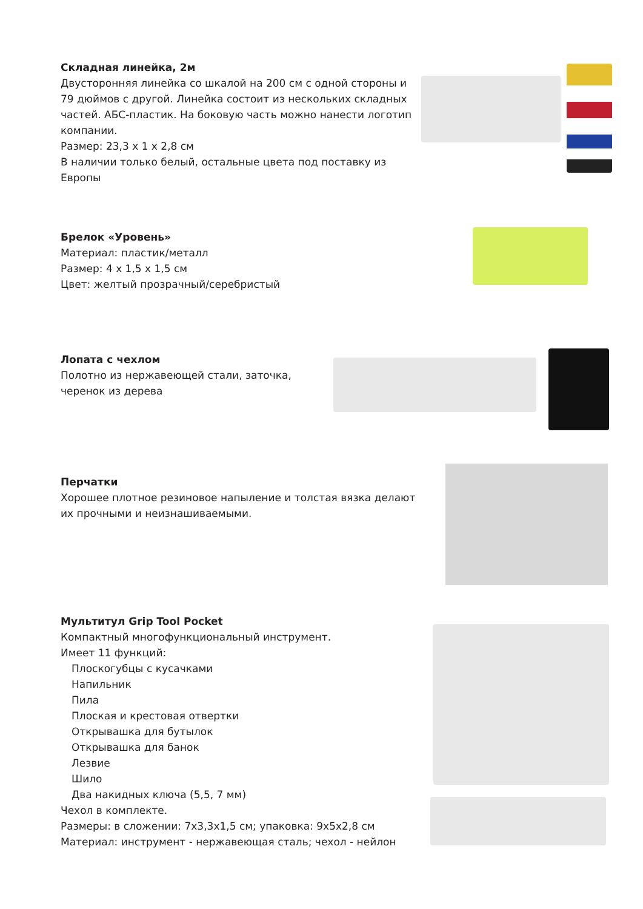Складная линейка, 2м
Двусторонняя линейка со шкалой на 200 см с одной стороны и 79 дюймов с другой. Линейка состоит из нескольких складных частей. АБС-пластик. На боковую часть можно нанести логотип компании.
Размер: 23,3 х 1 х 2,8 см
В наличии только белый, остальные цвета под поставку из Европы
Брелок «Уровень»
Материал: пластик/металл
Размер: 4 х 1,5 х 1,5 см
Цвет: желтый прозрачный/серебристый
Лопата с чехлом
Полотно из нержавеющей стали, заточка, черенок из дерева
Перчатки
Хорошее плотное резиновое напыление и толстая вязка делают их прочными и неизнашиваемыми.
Мультитул Grip Tool Pocket
Компактный многофункциональный инструмент.
Имеет 11 функций:
Плоскогубцы с кусачками
Напильник
Пила
Плоская и крестовая отвертки
Открывашка для бутылок
Открывашка для банок
Лезвие
Шило
Два накидных ключа (5,5, 7 мм)
Чехол в комплекте.
Размеры: в сложении: 7х3,3х1,5 см; упаковка: 9х5х2,8 см
Материал: инструмент - нержавеющая сталь; чехол - нейлон